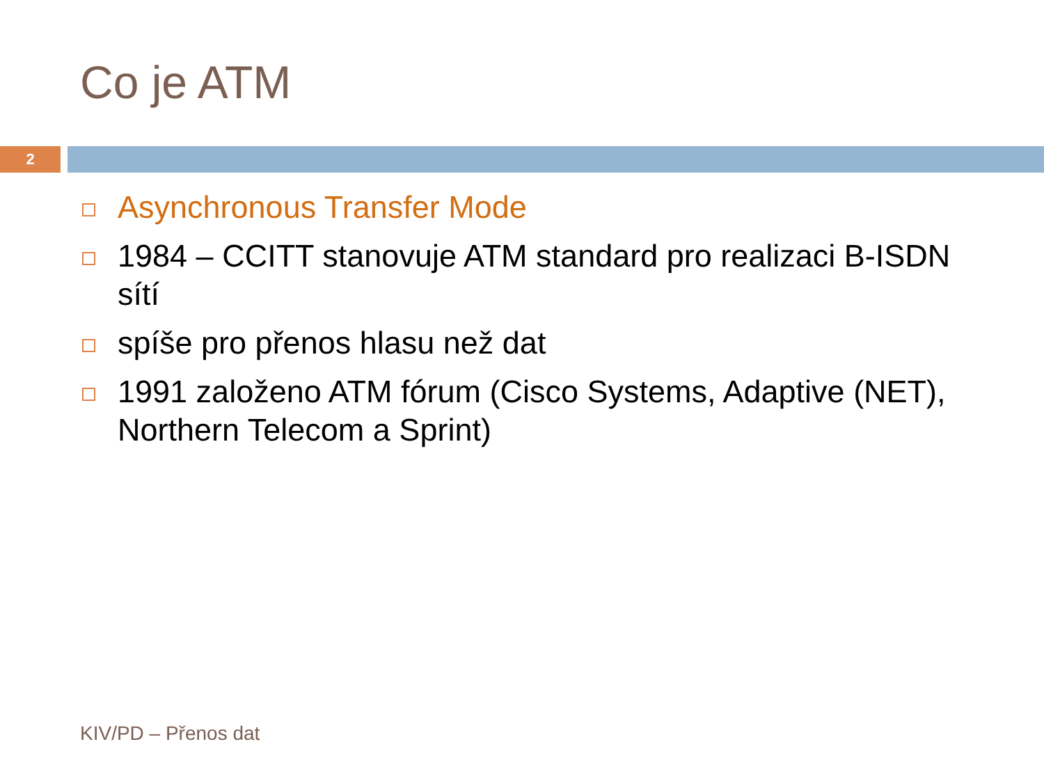Co je ATM
2
Asynchronous Transfer Mode
1984 – CCITT stanovuje ATM standard pro realizaci B-ISDN sítí
spíše pro přenos hlasu než dat
1991 založeno ATM fórum (Cisco Systems, Adaptive (NET), Northern Telecom a Sprint)
KIV/PD – Přenos dat